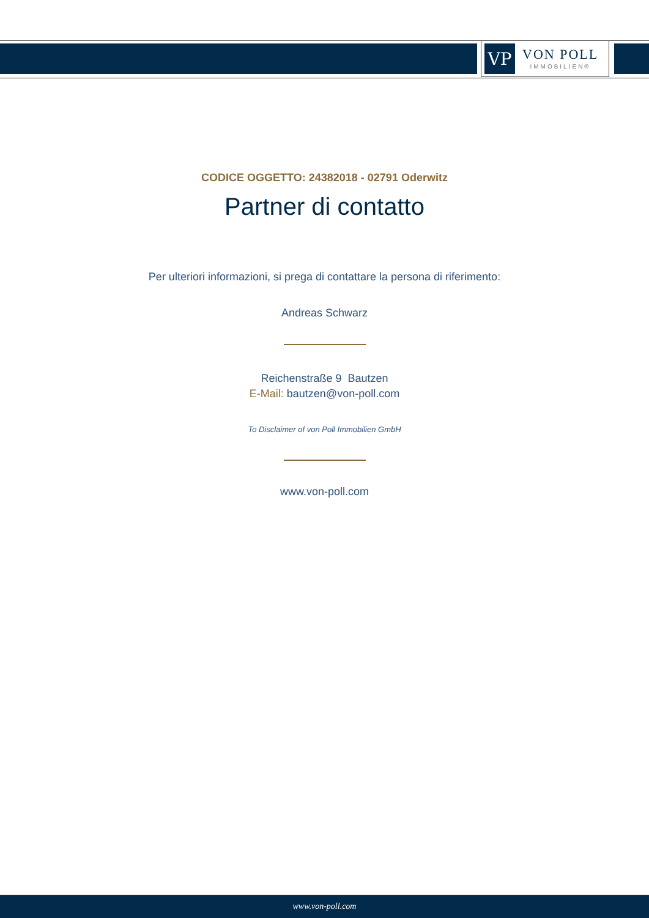VP
VON POLL
IMMOBILIEN®
CODICE OGGETTO: 24382018 - 02791 Oderwitz
Partner di contatto
Per ulteriori informazioni, si prega di contattare la persona di riferimento:
Andreas Schwarz
Reichenstraße 9 Bautzen
E-Mail: bautzen@von-poll.com
To Disclaimer of von Poll Immobilien GmbH
www.von-poll.com
www.von-poll.com